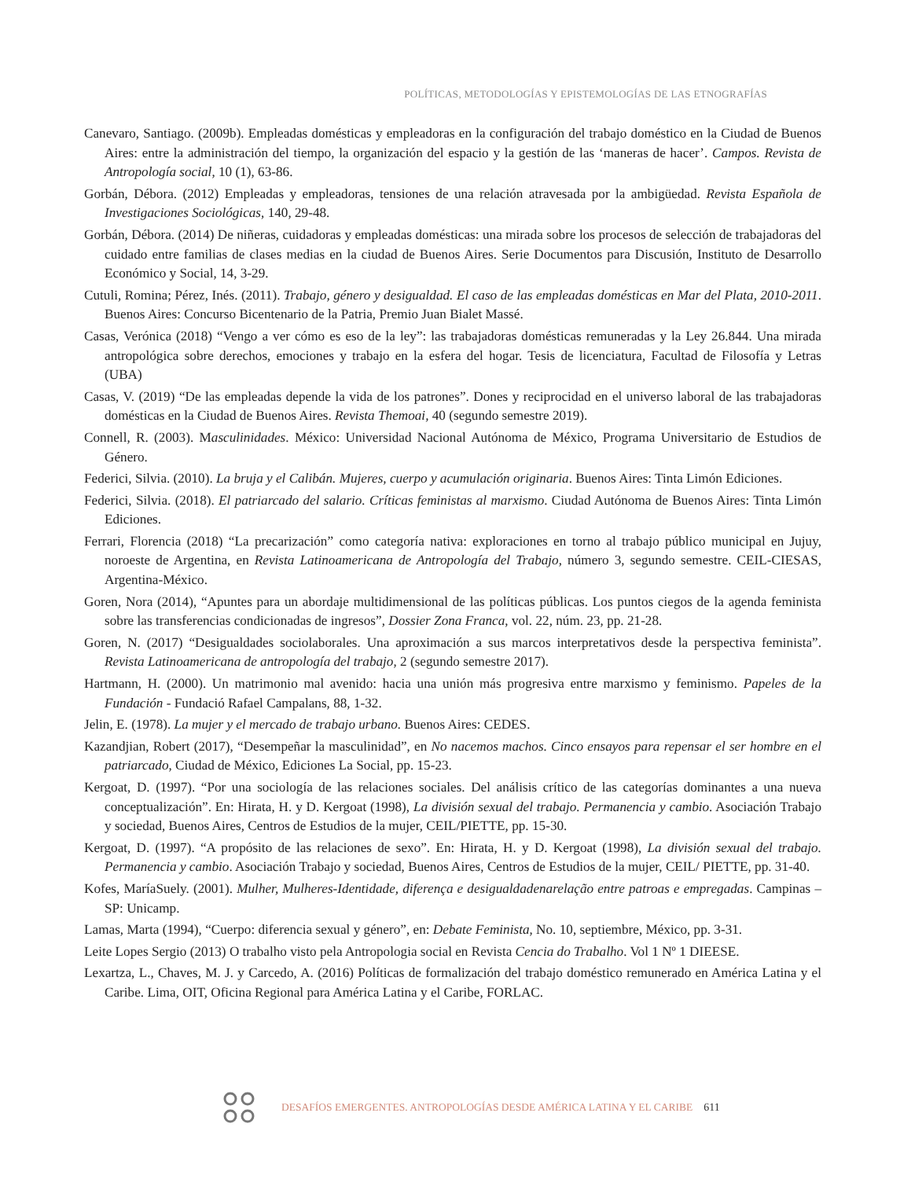POLÍTICAS, METODOLOGÍAS Y EPISTEMOLOGÍAS DE LAS ETNOGRAFÍAS
Canevaro, Santiago. (2009b). Empleadas domésticas y empleadoras en la configuración del trabajo doméstico en la Ciudad de Buenos Aires: entre la administración del tiempo, la organización del espacio y la gestión de las ‘maneras de hacer’. Campos. Revista de Antropología social, 10 (1), 63-86.
Gorbán, Débora. (2012) Empleadas y empleadoras, tensiones de una relación atravesada por la ambigüedad. Revista Española de Investigaciones Sociológicas, 140, 29-48.
Gorbán, Débora. (2014) De niñeras, cuidadoras y empleadas domésticas: una mirada sobre los procesos de selección de trabajadoras del cuidado entre familias de clases medias en la ciudad de Buenos Aires. Serie Documentos para Discusión, Instituto de Desarrollo Económico y Social, 14, 3-29.
Cutuli, Romina; Pérez, Inés. (2011). Trabajo, género y desigualdad. El caso de las empleadas domésticas en Mar del Plata, 2010-2011. Buenos Aires: Concurso Bicentenario de la Patria, Premio Juan Bialet Massé.
Casas, Verónica (2018) “Vengo a ver cómo es eso de la ley”: las trabajadoras domésticas remuneradas y la Ley 26.844. Una mirada antropológica sobre derechos, emociones y trabajo en la esfera del hogar. Tesis de licenciatura, Facultad de Filosofía y Letras (UBA)
Casas, V. (2019) “De las empleadas depende la vida de los patrones”. Dones y reciprocidad en el universo laboral de las trabajadoras domésticas en la Ciudad de Buenos Aires. Revista Themoai, 40 (segundo semestre 2019).
Connell, R. (2003). Masculinidades. México: Universidad Nacional Autónoma de México, Programa Universitario de Estudios de Género.
Federici, Silvia. (2010). La bruja y el Calibán. Mujeres, cuerpo y acumulación originaria. Buenos Aires: Tinta Limón Ediciones.
Federici, Silvia. (2018). El patriarcado del salario. Críticas feministas al marxismo. Ciudad Autónoma de Buenos Aires: Tinta Limón Ediciones.
Ferrari, Florencia (2018) “La precarización” como categoría nativa: exploraciones en torno al trabajo público municipal en Jujuy, noroeste de Argentina, en Revista Latinoamericana de Antropología del Trabajo, número 3, segundo semestre. CEIL-CIESAS, Argentina-México.
Goren, Nora (2014), “Apuntes para un abordaje multidimensional de las políticas públicas. Los puntos ciegos de la agenda feminista sobre las transferencias condicionadas de ingresos”, Dossier Zona Franca, vol. 22, núm. 23, pp. 21-28.
Goren, N. (2017) “Desigualdades sociolaborales. Una aproximación a sus marcos interpretativos desde la perspectiva feminista”. Revista Latinoamericana de antropología del trabajo, 2 (segundo semestre 2017).
Hartmann, H. (2000). Un matrimonio mal avenido: hacia una unión más progresiva entre marxismo y feminismo. Papeles de la Fundación - Fundació Rafael Campalans, 88, 1-32.
Jelin, E. (1978). La mujer y el mercado de trabajo urbano. Buenos Aires: CEDES.
Kazandjian, Robert (2017), “Desempeñar la masculinidad”, en No nacemos machos. Cinco ensayos para repensar el ser hombre en el patriarcado, Ciudad de México, Ediciones La Social, pp. 15-23.
Kergoat, D. (1997). “Por una sociología de las relaciones sociales. Del análisis crítico de las categorías dominantes a una nueva conceptualización”. En: Hirata, H. y D. Kergoat (1998), La división sexual del trabajo. Permanencia y cambio. Asociación Trabajo y sociedad, Buenos Aires, Centros de Estudios de la mujer, CEIL/PIETTE, pp. 15-30.
Kergoat, D. (1997). “A propósito de las relaciones de sexo”. En: Hirata, H. y D. Kergoat (1998), La división sexual del trabajo. Permanencia y cambio. Asociación Trabajo y sociedad, Buenos Aires, Centros de Estudios de la mujer, CEIL/ PIETTE, pp. 31-40.
Kofes, MaríaSuely. (2001). Mulher, Mulheres-Identidade, diferença e desigualdadenarelação entre patroas e empregadas. Campinas – SP: Unicamp.
Lamas, Marta (1994), “Cuerpo: diferencia sexual y género”, en: Debate Feminista, No. 10, septiembre, México, pp. 3-31.
Leite Lopes Sergio (2013) O trabalho visto pela Antropologia social en Revista Cencia do Trabalho. Vol 1 Nº 1 DIEESE.
Lexartza, L., Chaves, M. J. y Carcedo, A. (2016) Políticas de formalización del trabajo doméstico remunerado en América Latina y el Caribe. Lima, OIT, Oficina Regional para América Latina y el Caribe, FORLAC.
DESAFÍOS EMERGENTES. ANTROPOLOGÍAS DESDE AMÉRICA LATINA Y EL CARIBE 611